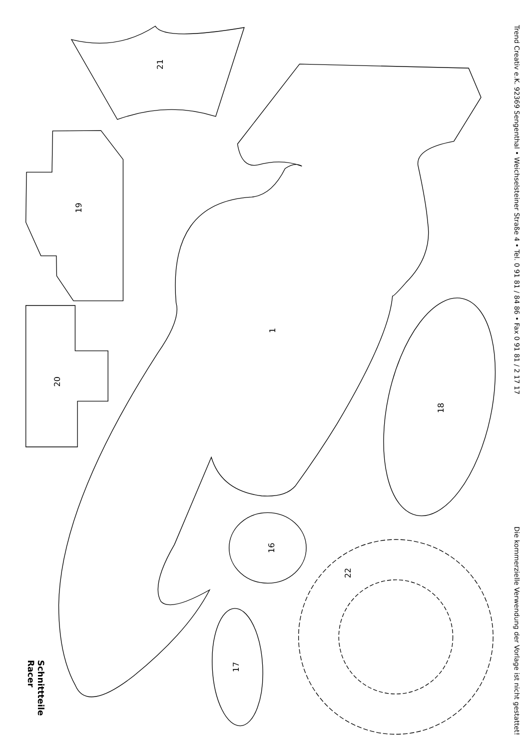21
19
20
1
18
16
22
17
Schnittteile
Racer
Trend Creativ e.K. 92369 Sengenthal • Weichselsteiner Straße 4 • Tel. 0 91 81 / 84 86 • Fax 0 91 81 / 2 17 17 Die kommerzielle Verwendung der Vorlage ist nicht gestattet!